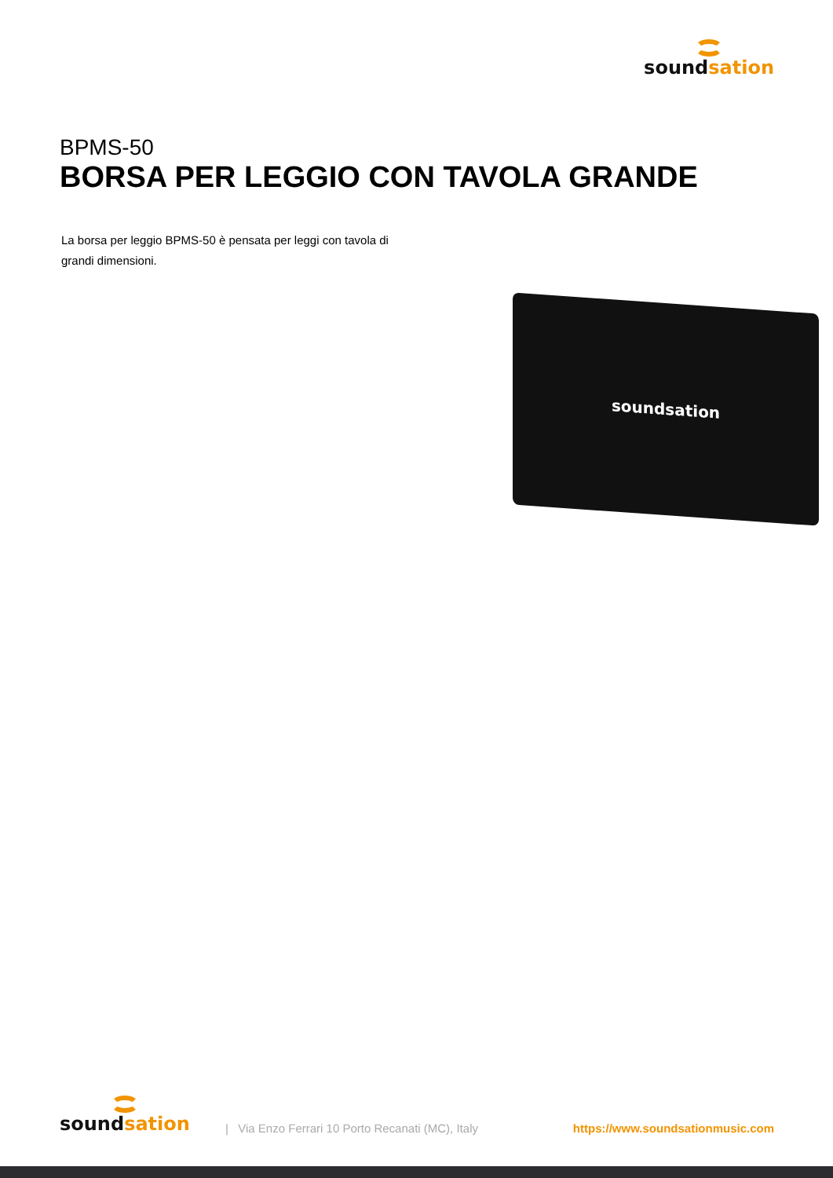soundsation
BPMS-50
BORSA PER LEGGIO CON TAVOLA GRANDE
La borsa per leggio BPMS-50 è pensata per leggi con tavola di grandi dimensioni.
soundsation
soundsation
| Via Enzo Ferrari 10 Porto Recanati (MC), Italy
https://www.soundsationmusic.com